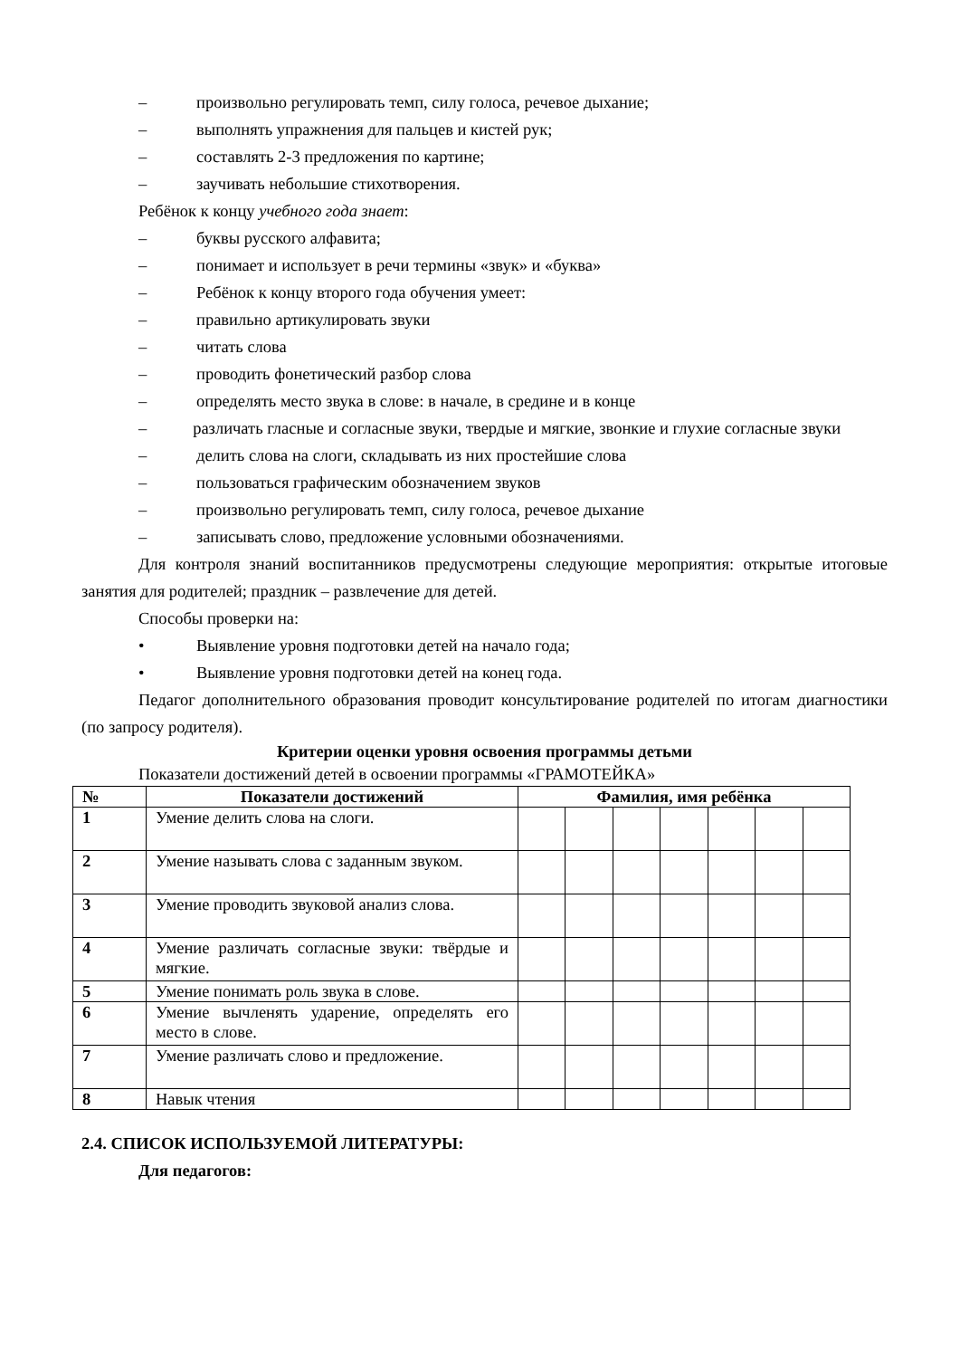– произвольно регулировать темп, силу голоса, речевое дыхание;
– выполнять упражнения для пальцев и кистей рук;
– составлять 2-3 предложения по картине;
– заучивать небольшие стихотворения.
Ребёнок к концу учебного года знает:
– буквы русского алфавита;
– понимает и использует в речи термины «звук» и «буква»
– Ребёнок к концу второго года обучения умеет:
– правильно артикулировать звуки
– читать слова
– проводить фонетический разбор слова
– определять место звука в слове: в начале, в средине и в конце
– различать гласные и согласные звуки, твердые и мягкие, звонкие и глухие согласные звуки
– делить слова на слоги, складывать из них простейшие слова
– пользоваться графическим обозначением звуков
– произвольно регулировать темп, силу голоса, речевое дыхание
– записывать слово, предложение условными обозначениями.
Для контроля знаний воспитанников предусмотрены следующие мероприятия: открытые итоговые занятия для родителей; праздник – развлечение для детей.
Способы проверки на:
• Выявление уровня подготовки детей на начало года;
• Выявление уровня подготовки детей на конец года.
Педагог дополнительного образования проводит консультирование родителей по итогам диагностики (по запросу родителя).
Критерии оценки уровня освоения программы детьми
Показатели достижений детей в освоении программы «ГРАМОТЕЙКА»
| № | Показатели достижений | Фамилия, имя ребёнка | | | | | | |
| --- | --- | --- | --- | --- | --- | --- | --- | --- |
| 1 | Умение делить слова на слоги. | | | | | | | |
| 2 | Умение называть слова с заданным звуком. | | | | | | | |
| 3 | Умение проводить звуковой анализ слова. | | | | | | | |
| 4 | Умение различать согласные звуки: твёрдые и мягкие. | | | | | | | |
| 5 | Умение понимать роль звука в слове. | | | | | | | |
| 6 | Умение вычленять ударение, определять его место в слове. | | | | | | | |
| 7 | Умение различать слово и предложение. | | | | | | | |
| 8 | Навык чтения | | | | | | | |
2.4. СПИСОК ИСПОЛЬЗУЕМОЙ ЛИТЕРАТУРЫ:
Для педагогов: